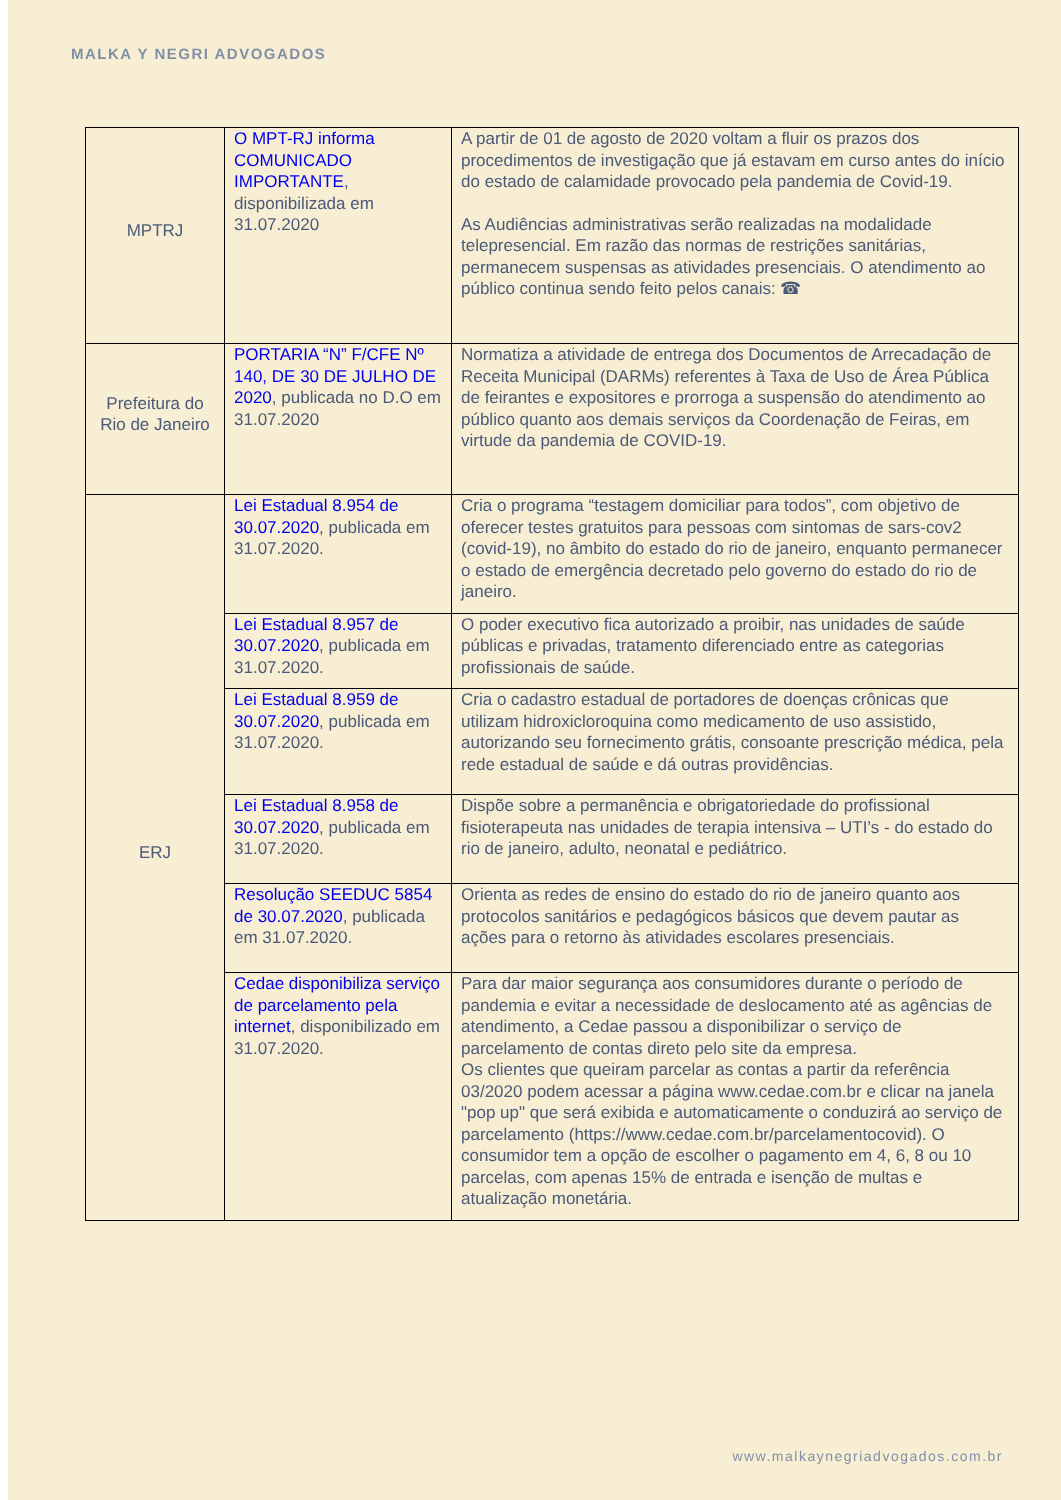MALKA Y NEGRI ADVOGADOS
| MPTRJ | O MPT-RJ informa COMUNICADO IMPORTANTE , disponibilizada em 31.07.2020 | A partir de 01 de agosto de 2020 voltam a fluir os prazos dos procedimentos de investigação que já estavam em curso antes do início do estado de calamidade provocado pela pandemia de Covid-19. As Audiências administrativas serão realizadas na modalidade telepresencial. Em razão das normas de restrições sanitárias, permanecem suspensas as atividades presenciais. O atendimento ao público continua sendo feito pelos canais: ☎ |
| Prefeitura do Rio de Janeiro | PORTARIA “N” F/CFE Nº 140, DE 30 DE JULHO DE 2020 , publicada no D.O em 31.07.2020 | Normatiza a atividade de entrega dos Documentos de Arrecadação de Receita Municipal (DARMs) referentes à Taxa de Uso de Área Pública de feirantes e expositores e prorroga a suspensão do atendimento ao público quanto aos demais serviços da Coordenação de Feiras, em virtude da pandemia de COVID-19. |
| ERJ | Lei Estadual 8.954 de 30.07.2020 , publicada em 31.07.2020. | Cria o programa “testagem domiciliar para todos”, com objetivo de oferecer testes gratuitos para pessoas com sintomas de sars-cov2 (covid-19), no âmbito do estado do rio de janeiro, enquanto permanecer o estado de emergência decretado pelo governo do estado do rio de janeiro. |
| | Lei Estadual 8.957 de 30.07.2020 , publicada em 31.07.2020. | O poder executivo fica autorizado a proibir, nas unidades de saúde públicas e privadas, tratamento diferenciado entre as categorias profissionais de saúde. |
| | Lei Estadual 8.959 de 30.07.2020 , publicada em 31.07.2020. | Cria o cadastro estadual de portadores de doenças crônicas que utilizam hidroxicloroquina como medicamento de uso assistido, autorizando seu fornecimento grátis, consoante prescrição médica, pela rede estadual de saúde e dá outras providências. |
| | Lei Estadual 8.958 de 30.07.2020 , publicada em 31.07.2020. | Dispõe sobre a permanência e obrigatoriedade do profissional fisioterapeuta nas unidades de terapia intensiva – UTI’s - do estado do rio de janeiro, adulto, neonatal e pediátrico. |
| | Resolução SEEDUC 5854 de 30.07.2020 , publicada em 31.07.2020. | Orienta as redes de ensino do estado do rio de janeiro quanto aos protocolos sanitários e pedagógicos básicos que devem pautar as ações para o retorno às atividades escolares presenciais. |
| | Cedae disponibiliza serviço de parcelamento pela internet , disponibilizado em 31.07.2020. | Para dar maior segurança aos consumidores durante o período de pandemia e evitar a necessidade de deslocamento até as agências de atendimento, a Cedae passou a disponibilizar o serviço de parcelamento de contas direto pelo site da empresa. Os clientes que queiram parcelar as contas a partir da referência 03/2020 podem acessar a página www.cedae.com.br e clicar na janela "pop up" que será exibida e automaticamente o conduzirá ao serviço de parcelamento (https://www.cedae.com.br/parcelamentocovid). O consumidor tem a opção de escolher o pagamento em 4, 6, 8 ou 10 parcelas, com apenas 15% de entrada e isenção de multas e atualização monetária. |
www.malkaynegriadvogados.com.br